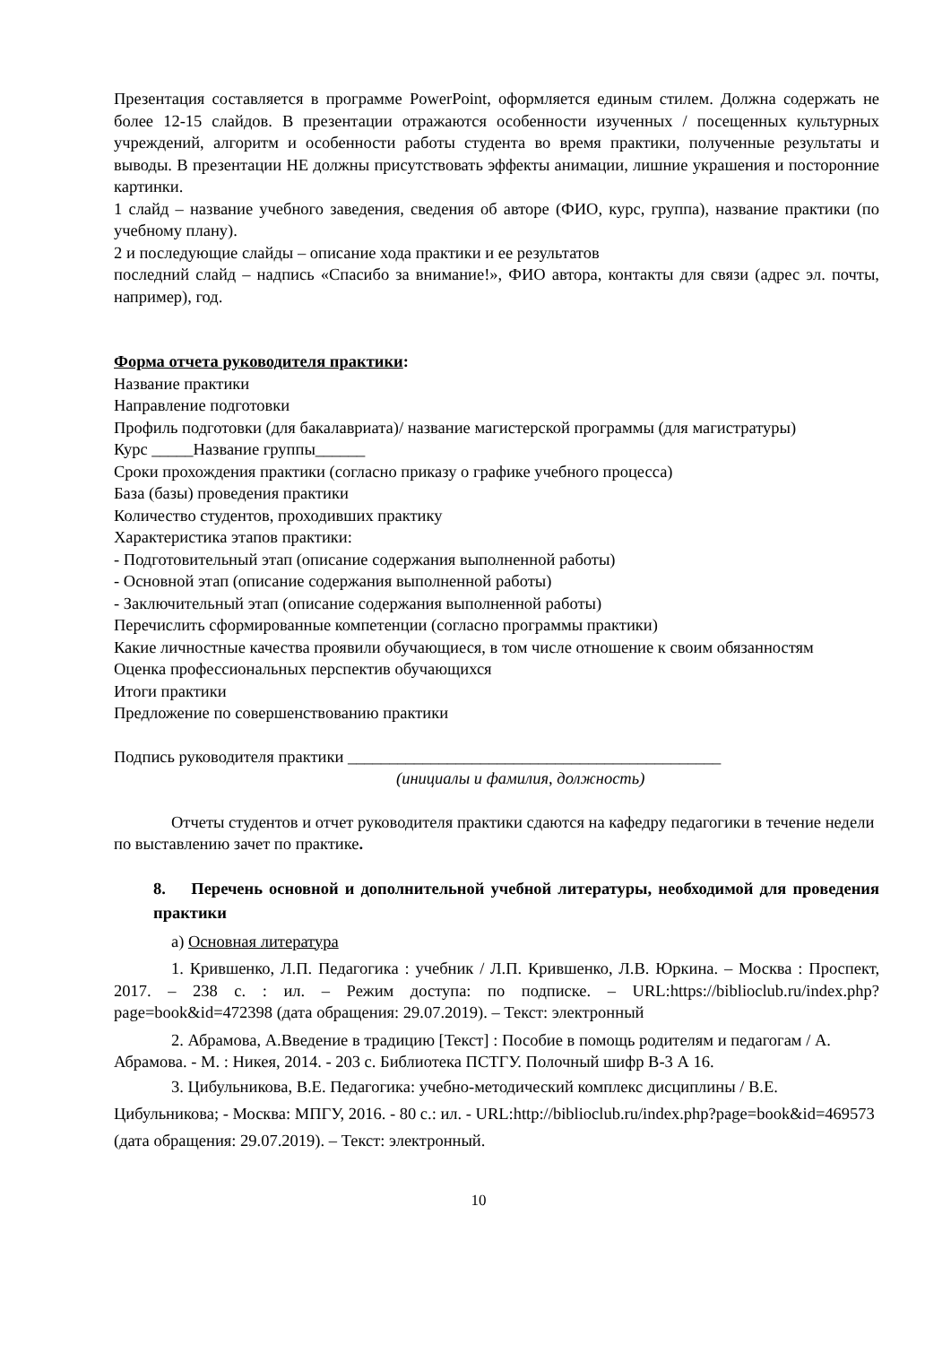Презентация составляется в программе PowerPoint, оформляется единым стилем. Должна содержать не более 12-15 слайдов. В презентации отражаются особенности изученных / посещенных культурных учреждений, алгоритм и особенности работы студента во время практики, полученные результаты и выводы. В презентации НЕ должны присутствовать эффекты анимации, лишние украшения и посторонние картинки.
1 слайд – название учебного заведения, сведения об авторе (ФИО, курс, группа), название практики (по учебному плану).
2 и последующие слайды – описание хода практики и ее результатов
последний слайд – надпись «Спасибо за внимание!», ФИО автора, контакты для связи (адрес эл. почты, например), год.
Форма отчета руководителя практики:
Название практики
Направление подготовки
Профиль подготовки (для бакалавриата)/ название магистерской программы (для магистратуры)
Курс _____Название группы______
Сроки прохождения практики (согласно приказу о графике учебного процесса)
База (базы) проведения практики
Количество студентов, проходивших практику
Характеристика этапов практики:
- Подготовительный этап (описание содержания выполненной работы)
- Основной этап (описание содержания выполненной работы)
- Заключительный этап (описание содержания выполненной работы)
Перечислить сформированные компетенции (согласно программы практики)
Какие личностные качества проявили обучающиеся, в том числе отношение к своим обязанностям
Оценка профессиональных перспектив обучающихся
Итоги практики
Предложение по совершенствованию практики
Подпись руководителя практики _____________________________________________
(инициалы и фамилия, должность)
Отчеты студентов и отчет руководителя практики сдаются на кафедру педагогики в течение недели по выставлению зачет по практике.
8. Перечень основной и дополнительной учебной литературы, необходимой для проведения практики
а) Основная литература
1. Крившенко, Л.П. Педагогика : учебник / Л.П. Крившенко, Л.В. Юркина. – Москва : Проспект, 2017. – 238 с. : ил. – Режим доступа: по подписке. – URL:https://biblioclub.ru/index.php?page=book&id=472398 (дата обращения: 29.07.2019). – Текст: электронный
2. Абрамова, А.Введение в традицию [Текст] : Пособие в помощь родителям и педагогам / А. Абрамова. - М. : Никея, 2014. - 203 с. Библиотека ПСТГУ. Полочный шифр В-3 А 16.
3. Цибульникова, В.Е. Педагогика: учебно-методический комплекс дисциплины / В.Е. Цибульникова; - Москва: МПГУ, 2016. - 80 с.: ил. - URL:http://biblioclub.ru/index.php?page=book&id=469573 (дата обращения: 29.07.2019). – Текст: электронный.
10